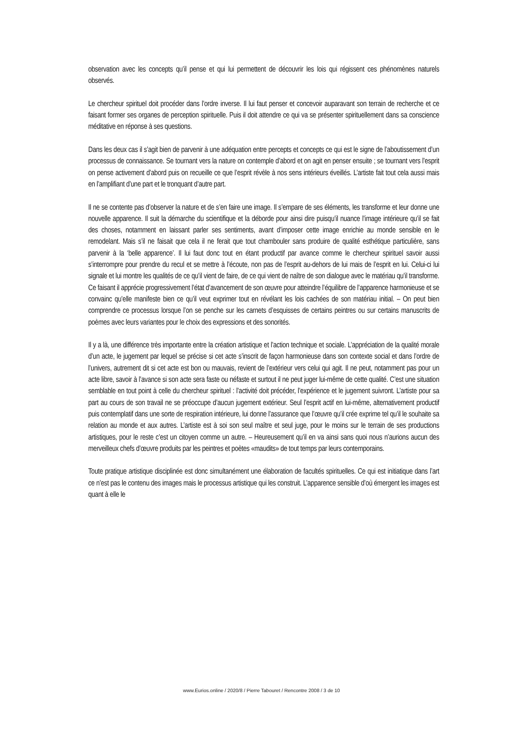observation avec les concepts qu’il pense et qui lui permettent de découvrir les lois qui régissent ces phénomènes naturels observés.
Le chercheur spirituel doit procéder dans l’ordre inverse. Il lui faut penser et concevoir auparavant son terrain de recherche et ce faisant former ses organes de perception spirituelle. Puis il doit attendre ce qui va se présenter spirituellement dans sa conscience méditative en réponse à ses questions.
Dans les deux cas il s’agit bien de parvenir à une adéquation entre percepts et concepts ce qui est le signe de l’aboutissement d’un processus de connaissance. Se tournant vers la nature on contemple d’abord et on agit en penser ensuite ; se tournant vers l’esprit on pense activement d’abord puis on recueille ce que l’esprit révèle à nos sens intérieurs éveillés. L’artiste fait tout cela aussi mais en l’amplifiant d’une part et le tronquant d’autre part.
Il ne se contente pas d’observer la nature et de s’en faire une image. Il s’empare de ses éléments, les transforme et leur donne une nouvelle apparence. Il suit la démarche du scientifique et la déborde pour ainsi dire puisqu’il nuance l’image intérieure qu’il se fait des choses, notamment en laissant parler ses sentiments, avant d’imposer cette image enrichie au monde sensible en le remodelant. Mais s’il ne faisait que cela il ne ferait que tout chambouler sans produire de qualité esthétique particulière, sans parvenir à la ‘belle apparence’. Il lui faut donc tout en étant productif par avance comme le chercheur spirituel savoir aussi s’interrompre pour prendre du recul et se mettre à l’écoute, non pas de l’esprit au-dehors de lui mais de l’esprit en lui. Celui-ci lui signale et lui montre les qualités de ce qu’il vient de faire, de ce qui vient de naître de son dialogue avec le matériau qu’il transforme. Ce faisant il apprécie progressivement l’état d’avancement de son œuvre pour atteindre l’équilibre de l’apparence harmonieuse et se convainc qu’elle manifeste bien ce qu’il veut exprimer tout en révélant les lois cachées de son matériau initial. – On peut bien comprendre ce processus lorsque l’on se penche sur les carnets d’esquisses de certains peintres ou sur certains manuscrits de poèmes avec leurs variantes pour le choix des expressions et des sonorités.
Il y a là, une différence très importante entre la création artistique et l’action technique et sociale. L’appréciation de la qualité morale d’un acte, le jugement par lequel se précise si cet acte s’inscrit de façon harmonieuse dans son contexte social et dans l’ordre de l’univers, autrement dit si cet acte est bon ou mauvais, revient de l’extérieur vers celui qui agit. Il ne peut, notamment pas pour un acte libre, savoir à l’avance si son acte sera faste ou néfaste et surtout il ne peut juger lui-même de cette qualité. C’est une situation semblable en tout point à celle du chercheur spirituel : l’activité doit précéder, l’expérience et le jugement suivront. L’artiste pour sa part au cours de son travail ne se préoccupe d’aucun jugement extérieur. Seul l’esprit actif en lui-même, alternativement productif puis contemplatif dans une sorte de respiration intérieure, lui donne l’assurance que l’œuvre qu’il crée exprime tel qu’il le souhaite sa relation au monde et aux autres. L’artiste est à soi son seul maître et seul juge, pour le moins sur le terrain de ses productions artistiques, pour le reste c’est un citoyen comme un autre. – Heureusement qu’il en va ainsi sans quoi nous n’aurions aucun des merveilleux chefs d’œuvre produits par les peintres et poètes «maudits» de tout temps par leurs contemporains.
Toute pratique artistique disciplinée est donc simultanément une élaboration de facultés spirituelles. Ce qui est initiatique dans l’art ce n’est pas le contenu des images mais le processus artistique qui les construit. L’apparence sensible d’où émergent les images est quant à elle le
www.Eurios.online / 2020/8 / Pierre Tabouret / Rencontre 2008 / 3 de 10